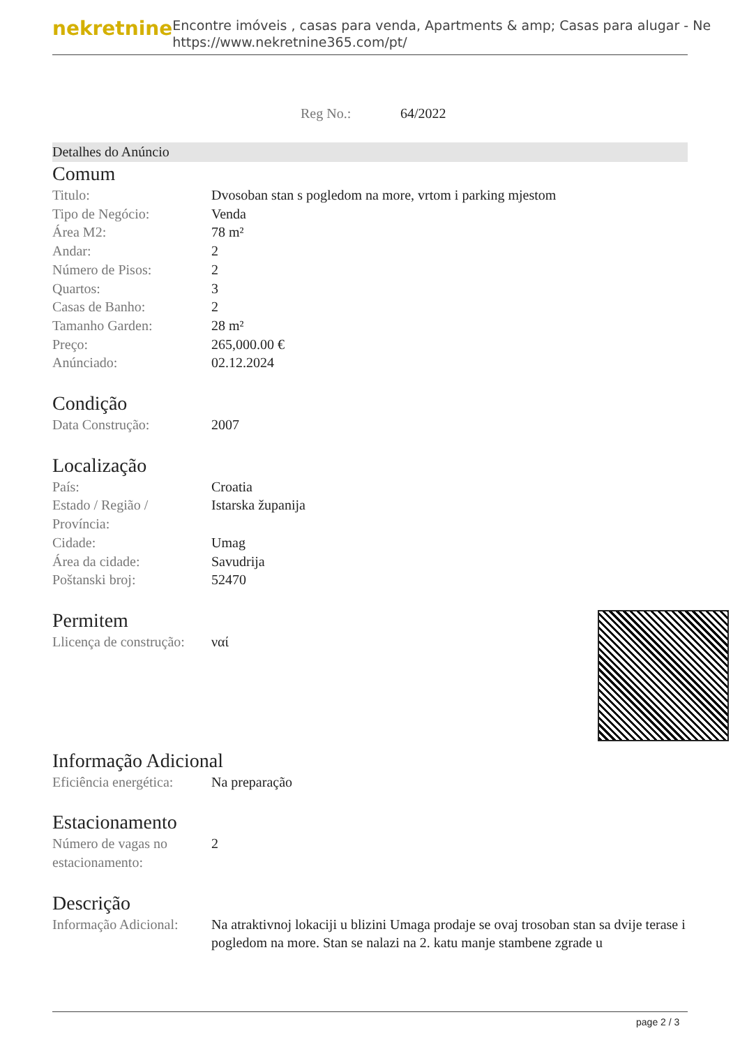nekretnine
Encontre imóveis , casas para venda, Apartments & amp; Casas para alugar - Ne
https://www.nekretnine365.com/pt/
Reg No.: 64/2022
Detalhes do Anúncio
Comum
| Titulo: | Dvosoban stan s pogledom na more, vrtom i parking mjestom |
| Tipo de Negócio: | Venda |
| Área M2: | 78 m² |
| Andar: | 2 |
| Número de Pisos: | 2 |
| Quartos: | 3 |
| Casas de Banho: | 2 |
| Tamanho Garden: | 28 m² |
| Preço: | 265,000.00 € |
| Anúnciado: | 02.12.2024 |
Condição
| Data Construção: | 2007 |
Localização
| País: | Croatia |
| Estado / Região / Província: | Istarska županija |
| Cidade: | Umag |
| Área da cidade: | Savudrija |
| Poštanski broj: | 52470 |
Permitem
| Llicença de construção: | ναί |
Informação Adicional
| Eficiência energética: | Na preparação |
Estacionamento
| Número de vagas no estacionamento: | 2 |
Descrição
| Informação Adicional: | Na atraktivnoj lokaciji u blizini Umaga prodaje se ovaj trosoban stan sa dvije terase i pogledom na more. Stan se nalazi na 2. katu manje stambene zgrade u |
page 2 / 3